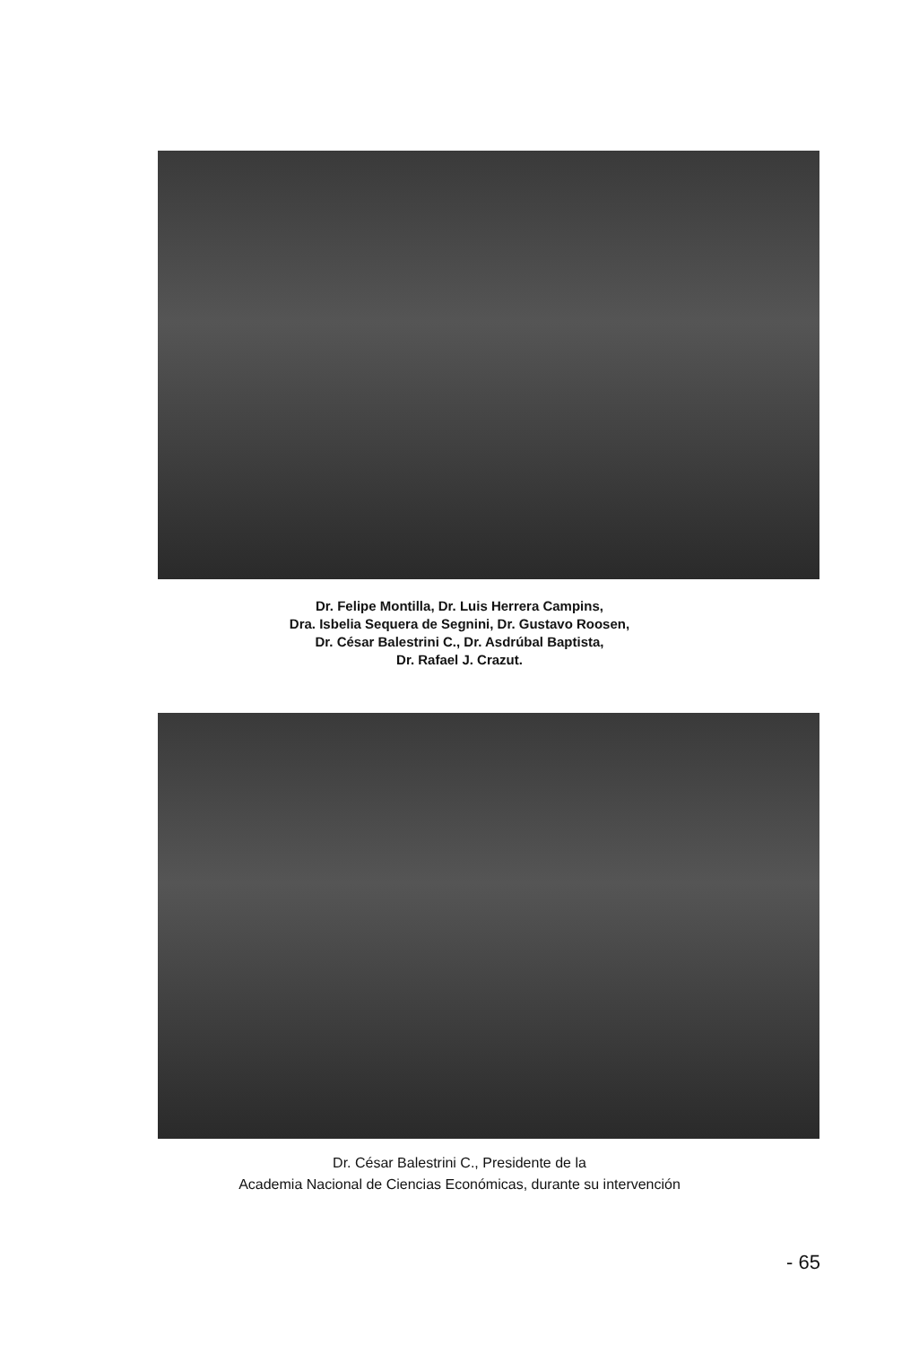Dr. Felipe Montilla, Dr. Luis Herrera Campins,
Dra. Isbelia Sequera de Segnini, Dr. Gustavo Roosen,
Dr. César Balestrini C., Dr. Asdrúbal Baptista,
Dr. Rafael J. Crazut.
Dr. César Balestrini C., Presidente de la
Academia Nacional de Ciencias Económicas, durante su intervención
- 65